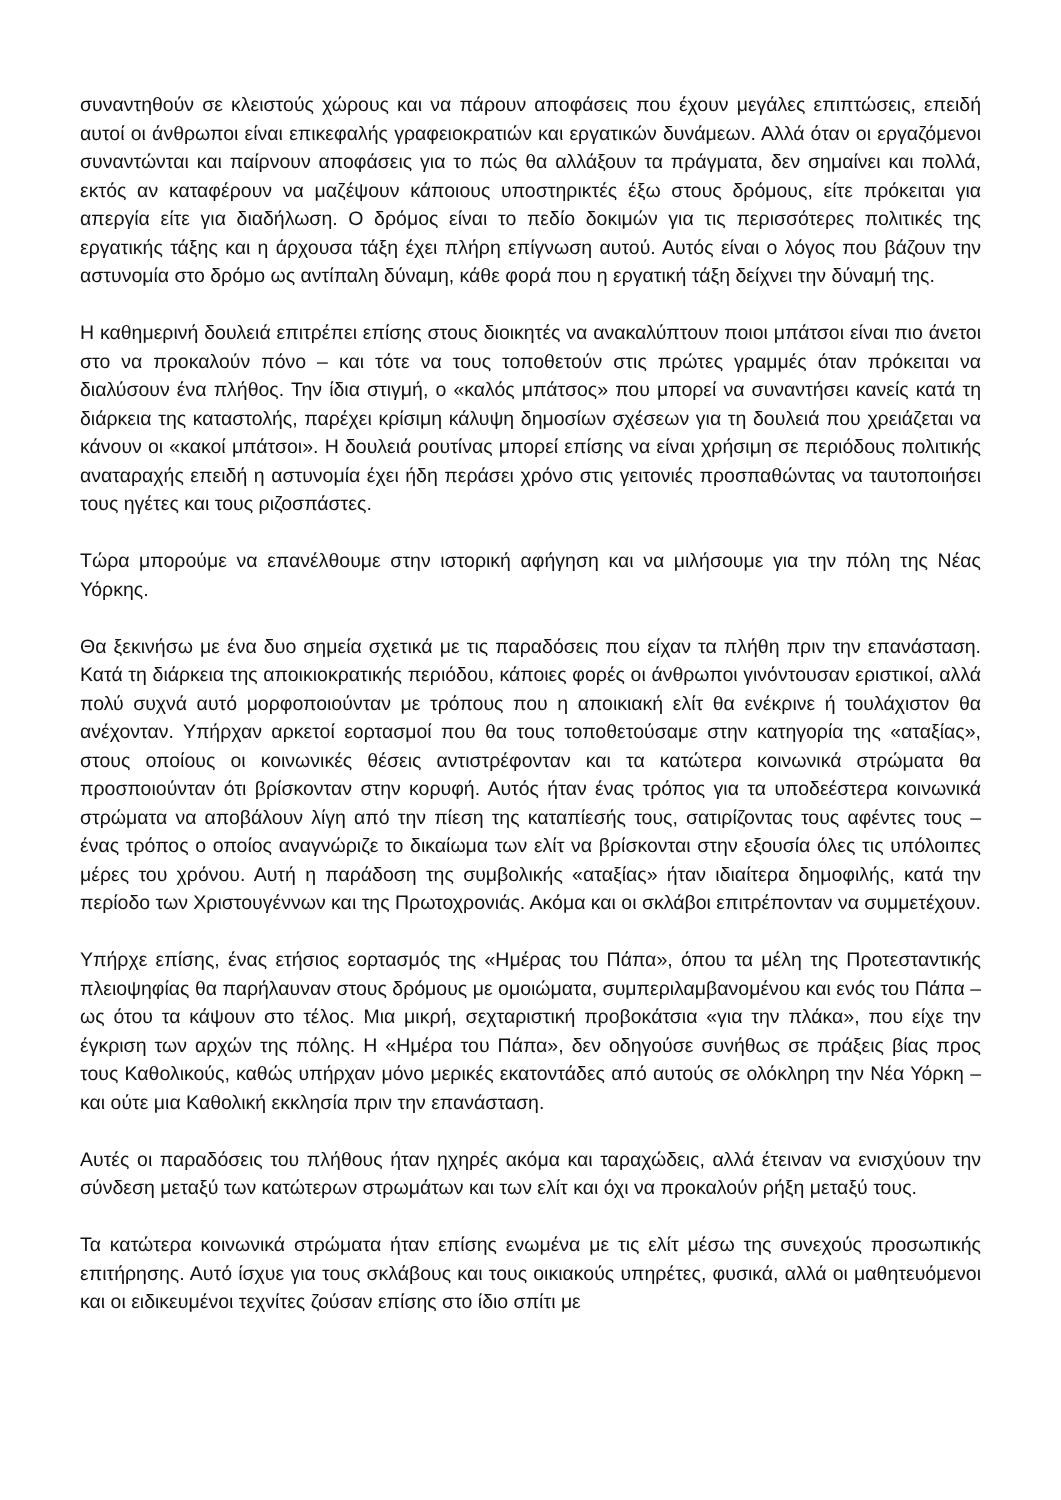συναντηθούν σε κλειστούς χώρους και να πάρουν αποφάσεις που έχουν μεγάλες επιπτώσεις, επειδή αυτοί οι άνθρωποι είναι επικεφαλής γραφειοκρατιών και εργατικών δυνάμεων. Αλλά όταν οι εργαζόμενοι συναντώνται και παίρνουν αποφάσεις για το πώς θα αλλάξουν τα πράγματα, δεν σημαίνει και πολλά, εκτός αν καταφέρουν να μαζέψουν κάποιους υποστηρικτές έξω στους δρόμους, είτε πρόκειται για απεργία είτε για διαδήλωση. Ο δρόμος είναι το πεδίο δοκιμών για τις περισσότερες πολιτικές της εργατικής τάξης και η άρχουσα τάξη έχει πλήρη επίγνωση αυτού. Αυτός είναι ο λόγος που βάζουν την αστυνομία στο δρόμο ως αντίπαλη δύναμη, κάθε φορά που η εργατική τάξη δείχνει την δύναμή της.
Η καθημερινή δουλειά επιτρέπει επίσης στους διοικητές να ανακαλύπτουν ποιοι μπάτσοι είναι πιο άνετοι στο να προκαλούν πόνο – και τότε να τους τοποθετούν στις πρώτες γραμμές όταν πρόκειται να διαλύσουν ένα πλήθος. Την ίδια στιγμή, ο «καλός μπάτσος» που μπορεί να συναντήσει κανείς κατά τη διάρκεια της καταστολής, παρέχει κρίσιμη κάλυψη δημοσίων σχέσεων για τη δουλειά που χρειάζεται να κάνουν οι «κακοί μπάτσοι». Η δουλειά ρουτίνας μπορεί επίσης να είναι χρήσιμη σε περιόδους πολιτικής αναταραχής επειδή η αστυνομία έχει ήδη περάσει χρόνο στις γειτονιές προσπαθώντας να ταυτοποιήσει τους ηγέτες και τους ριζοσπάστες.
Τώρα μπορούμε να επανέλθουμε στην ιστορική αφήγηση και να μιλήσουμε για την πόλη της Νέας Υόρκης.
Θα ξεκινήσω με ένα δυο σημεία σχετικά με τις παραδόσεις που είχαν τα πλήθη πριν την επανάσταση. Κατά τη διάρκεια της αποικιοκρατικής περιόδου, κάποιες φορές οι άνθρωποι γινόντουσαν εριστικοί, αλλά πολύ συχνά αυτό μορφοποιούνταν με τρόπους που η αποικιακή ελίτ θα ενέκρινε ή τουλάχιστον θα ανέχονταν. Υπήρχαν αρκετοί εορτασμοί που θα τους τοποθετούσαμε στην κατηγορία της «αταξίας», στους οποίους οι κοινωνικές θέσεις αντιστρέφονταν και τα κατώτερα κοινωνικά στρώματα θα προσποιούνταν ότι βρίσκονταν στην κορυφή. Αυτός ήταν ένας τρόπος για τα υποδεέστερα κοινωνικά στρώματα να αποβάλουν λίγη από την πίεση της καταπίεσής τους, σατιρίζοντας τους αφέντες τους – ένας τρόπος ο οποίος αναγνώριζε το δικαίωμα των ελίτ να βρίσκονται στην εξουσία όλες τις υπόλοιπες μέρες του χρόνου. Αυτή η παράδοση της συμβολικής «αταξίας» ήταν ιδιαίτερα δημοφιλής, κατά την περίοδο των Χριστουγέννων και της Πρωτοχρονιάς. Ακόμα και οι σκλάβοι επιτρέπονταν να συμμετέχουν.
Υπήρχε επίσης, ένας ετήσιος εορτασμός της «Ημέρας του Πάπα», όπου τα μέλη της Προτεσταντικής πλειοψηφίας θα παρήλαυναν στους δρόμους με ομοιώματα, συμπεριλαμβανομένου και ενός του Πάπα – ως ότου τα κάψουν στο τέλος. Μια μικρή, σεχταριστική προβοκάτσια «για την πλάκα», που είχε την έγκριση των αρχών της πόλης. Η «Ημέρα του Πάπα», δεν οδηγούσε συνήθως σε πράξεις βίας προς τους Καθολικούς, καθώς υπήρχαν μόνο μερικές εκατοντάδες από αυτούς σε ολόκληρη την Νέα Υόρκη – και ούτε μια Καθολική εκκλησία πριν την επανάσταση.
Αυτές οι παραδόσεις του πλήθους ήταν ηχηρές ακόμα και ταραχώδεις, αλλά έτειναν να ενισχύουν την σύνδεση μεταξύ των κατώτερων στρωμάτων και των ελίτ και όχι να προκαλούν ρήξη μεταξύ τους.
Τα κατώτερα κοινωνικά στρώματα ήταν επίσης ενωμένα με τις ελίτ μέσω της συνεχούς προσωπικής επιτήρησης. Αυτό ίσχυε για τους σκλάβους και τους οικιακούς υπηρέτες, φυσικά, αλλά οι μαθητευόμενοι και οι ειδικευμένοι τεχνίτες ζούσαν επίσης στο ίδιο σπίτι με